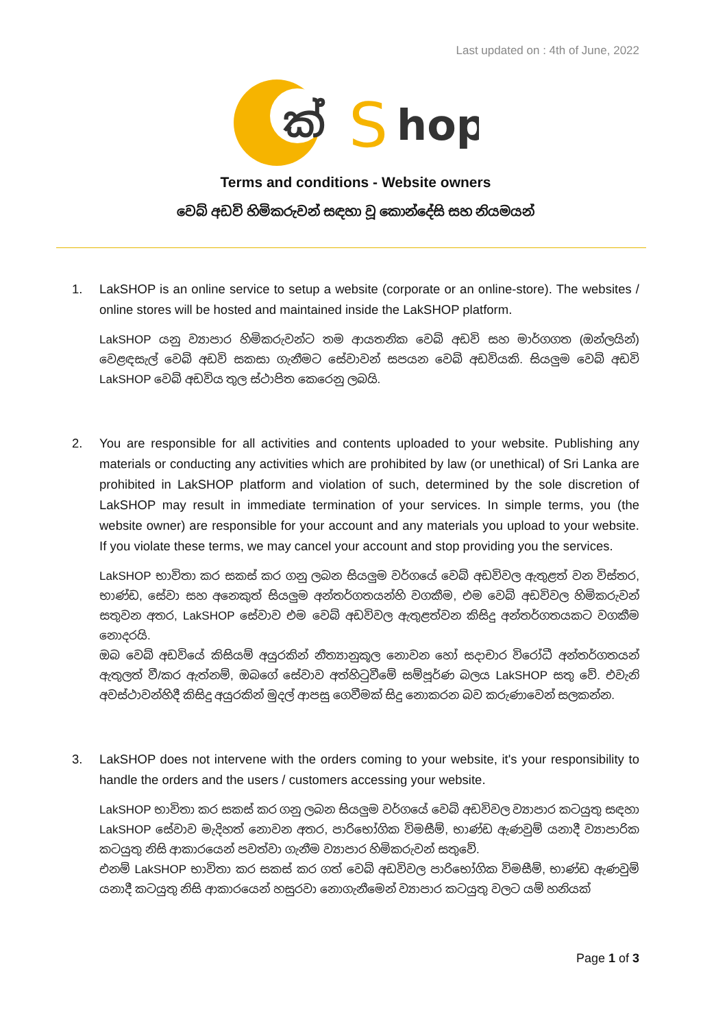Last updated on : 4th of June, 2022
ක්
S
hop
Terms and conditions - Website owners
වෙබ් අඩවි හිමිකරුවන් සඳහා වූ කොන්දේසි සහ නියමයන්
1. LakSHOP is an online service to setup a website (corporate or an online-store). The websites / online stores will be hosted and maintained inside the LakSHOP platform.
LakSHOP යනු ව්‍යාපාර හිමිකරුවන්ට තම ආයතනික වෙබ් අඩවි සහ මාර්ගගත (ඔන්ලයින්) වෙළඳසැල් වෙබ් අඩවි සකසා ගැනීමට සේවාවන් සපයන වෙබ් අඩවියකි. සියලුම වෙබ් අඩවි LakSHOP වෙබ් අඩවිය තුල ස්ථාපිත කෙරෙනු ලබයි.
2. You are responsible for all activities and contents uploaded to your website. Publishing any materials or conducting any activities which are prohibited by law (or unethical) of Sri Lanka are prohibited in LakSHOP platform and violation of such, determined by the sole discretion of LakSHOP may result in immediate termination of your services. In simple terms, you (the website owner) are responsible for your account and any materials you upload to your website. If you violate these terms, we may cancel your account and stop providing you the services.
LakSHOP භාවිතා කර සකස් කර ගනු ලබන සියලුම වර්ගයේ වෙබ් අඩවිවල ඇතුළත් වන විස්තර, භාණ්ඩ, සේවා සහ අනෙකුත් සියලුම අන්තර්ගතයන්හි වගකීම, එම වෙබ් අඩවිවල හිමිකරුවන් සතුවන අතර, LakSHOP සේවාව එම වෙබ් අඩවිවල ඇතුළත්වන කිසිදු අන්තර්ගතයකට වගකීම නොදරයි.
ඔබ වෙබ් අඩවියේ කිසියම් අයුරකින් නීත්‍යානුකූල නොවන හෝ සදාචාර විරෝධී අන්තර්ගතයන් ඇතුලත් වී/කර ඇත්නම්, ඔබගේ සේවාව අත්හිටුවීමේ සම්පූර්ණ බලය LakSHOP සතු වේ. එවැනි අවස්ථාවන්හිදී කිසිදු අයුරකින් මුදල් ආපසු ගෙවීමක් සිදු නොකරන බව කරුණාවෙන් සලකන්න.
3. LakSHOP does not intervene with the orders coming to your website, it's your responsibility to handle the orders and the users / customers accessing your website.
LakSHOP භාවිතා කර සකස් කර ගනු ලබන සියලුම වර්ගයේ වෙබ් අඩවිවල ව්‍යාපාර කටයුතු සඳහා LakSHOP සේවාව මැදිහත් නොවන අතර, පාරිභෝගික විමසීම්, භාණ්ඩ ඇණවුම් යනාදී ව්‍යාපාරික කටයුතු නිසි ආකාරයෙන් පවත්වා ගැනීම ව්‍යාපාර හිමිකරුවන් සතුවේ.
එනම් LakSHOP භාවිතා කර සකස් කර ගත් වෙබ් අඩවිවල පාරිභෝගික විමසීම්, භාණ්ඩ ඇණවුම් යනාදී කටයුතු නිසි ආකාරයෙන් හසුරවා නොගැනීමෙන් ව්‍යාපාර කටයුතු වලට යම් හනියක්
Page 1 of 3